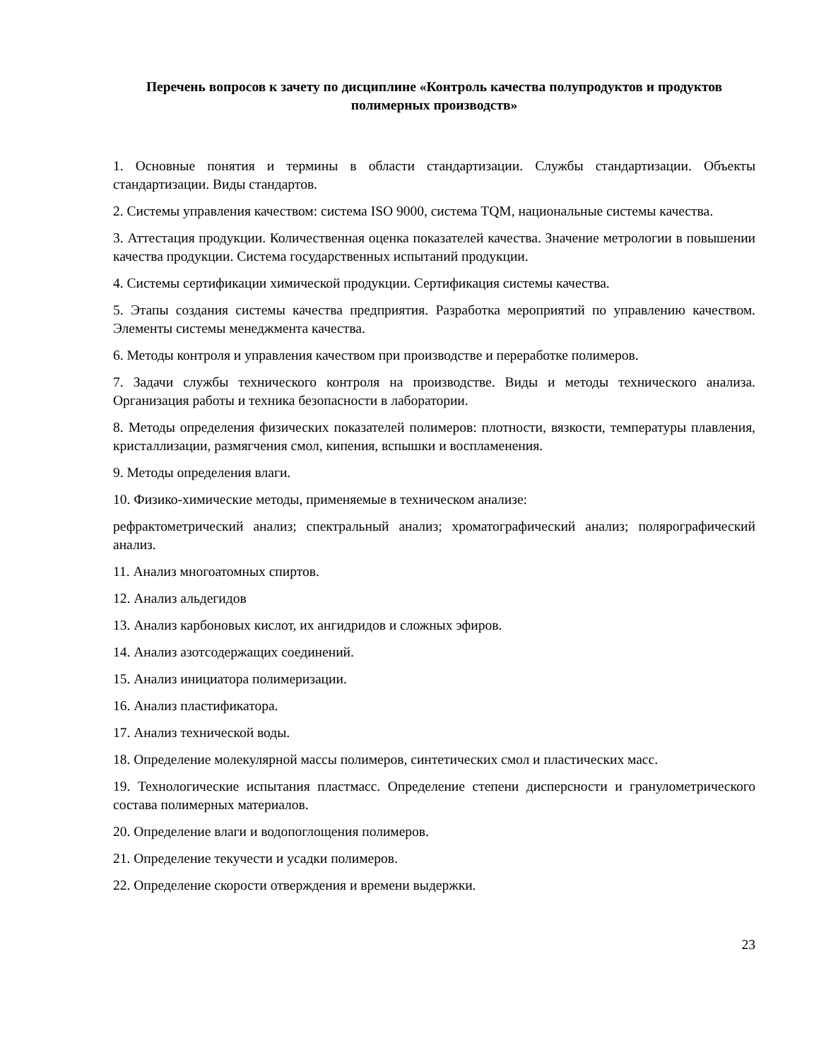Перечень вопросов к зачету по дисциплине «Контроль качества полупродуктов и продуктов полимерных производств»
1. Основные понятия и термины в области стандартизации. Службы стандартизации. Объекты стандартизации. Виды стандартов.
2. Системы управления качеством: система ISO 9000, система TQM, национальные системы качества.
3. Аттестация продукции. Количественная оценка показателей качества. Значение метрологии в повышении качества продукции. Система государственных испытаний продукции.
4. Системы сертификации химической продукции. Сертификация системы качества.
5. Этапы создания системы качества предприятия. Разработка мероприятий по управлению качеством. Элементы системы менеджмента качества.
6. Методы контроля и управления качеством при производстве и переработке полимеров.
7. Задачи службы технического контроля на производстве. Виды и методы технического анализа. Организация работы и техника безопасности в лаборатории.
8. Методы определения физических показателей полимеров: плотности, вязкости, температуры плавления, кристаллизации, размягчения смол, кипения, вспышки и воспламенения.
9. Методы определения влаги.
10. Физико-химические методы, применяемые в техническом анализе:
рефрактометрический анализ; спектральный анализ; хроматографический анализ; полярографический анализ.
11. Анализ многоатомных спиртов.
12. Анализ альдегидов
13. Анализ карбоновых кислот, их ангидридов и сложных эфиров.
14. Анализ азотсодержащих соединений.
15. Анализ инициатора полимеризации.
16. Анализ пластификатора.
17. Анализ технической воды.
18. Определение молекулярной массы полимеров, синтетических смол и пластических масс.
19. Технологические испытания пластмасс. Определение степени дисперсности и гранулометрического состава полимерных материалов.
20. Определение влаги и водопоглощения полимеров.
21. Определение текучести и усадки полимеров.
22. Определение скорости отверждения и времени выдержки.
23